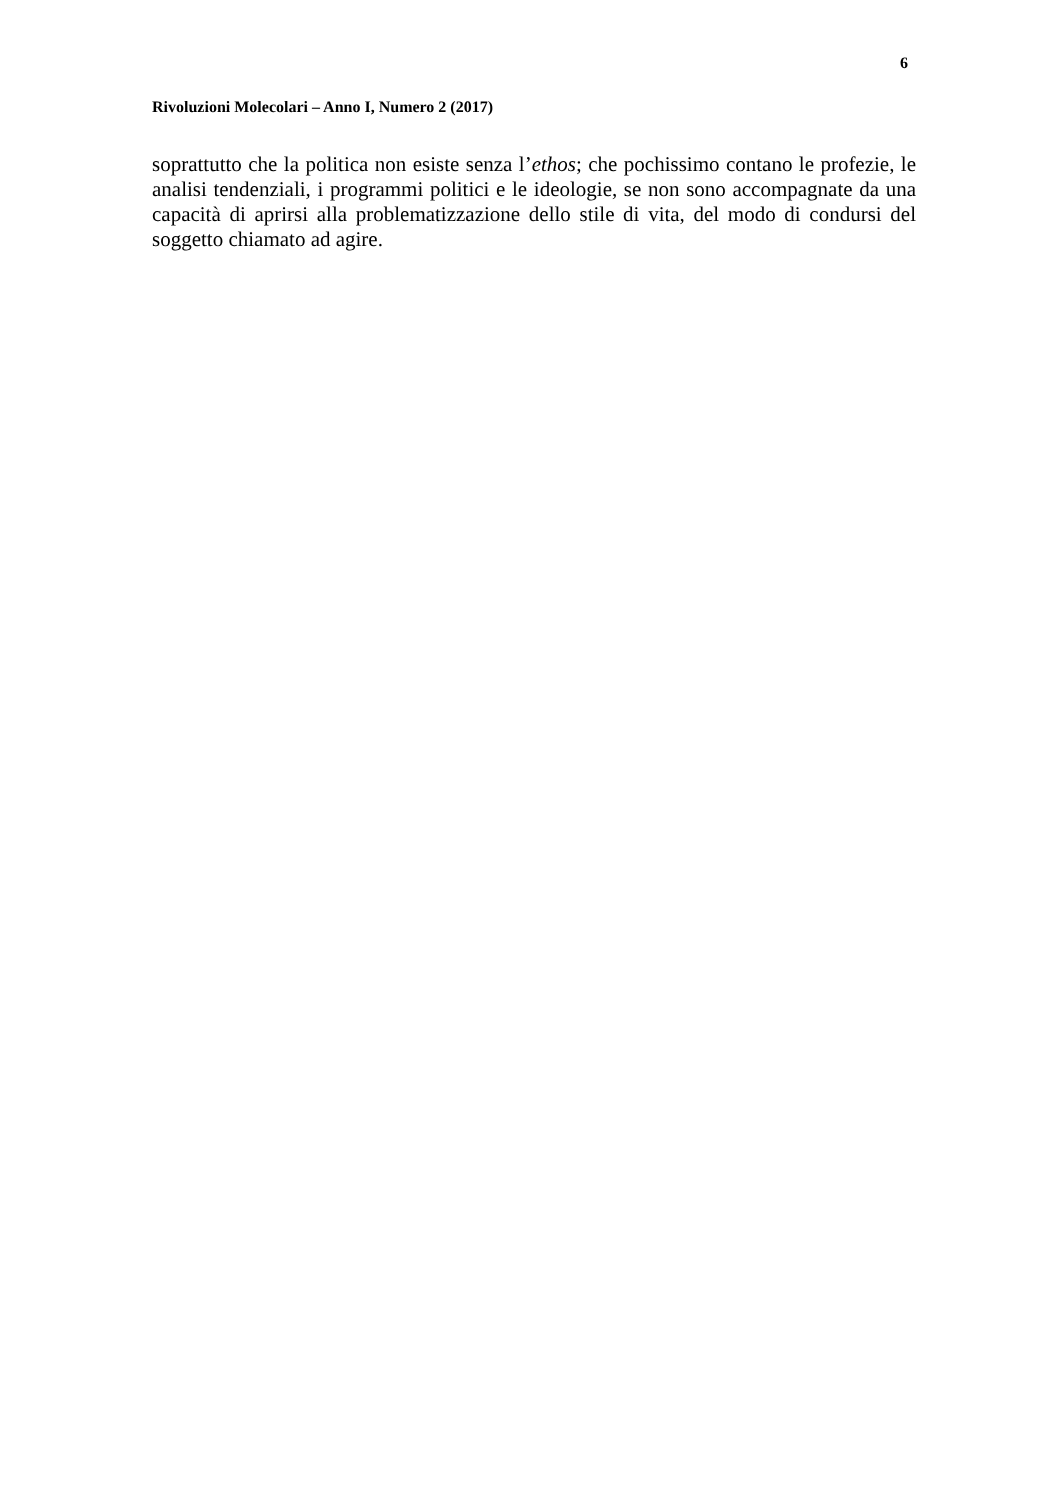6
Rivoluzioni Molecolari – Anno I, Numero 2 (2017)
soprattutto che la politica non esiste senza l’ethos; che pochissimo contano le profezie, le analisi tendenziali, i programmi politici e le ideologie, se non sono accompagnate da una capacità di aprirsi alla problematizzazione dello stile di vita, del modo di condursi del soggetto chiamato ad agire.